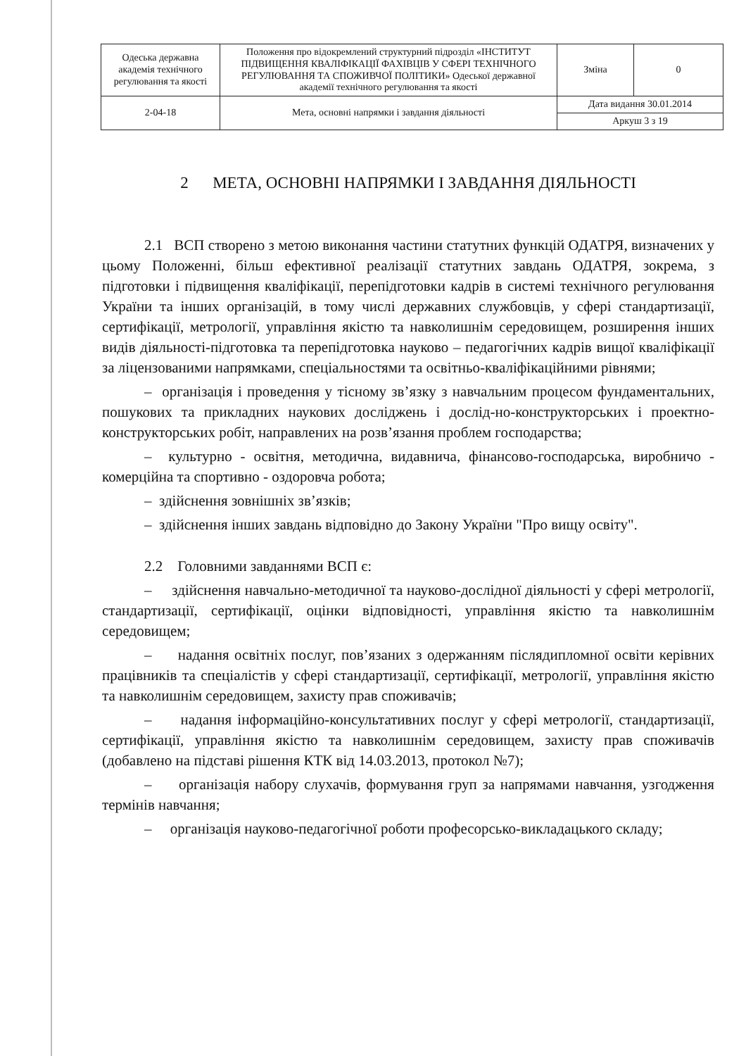| Одеська державна академія технічного регулювання та якості | Положення про відокремлений структурний підрозділ «ІНСТИТУТ ПІДВИЩЕННЯ КВАЛІФІКАЦІЇ ФАХІВЦІВ У СФЕРІ ТЕХНІЧНОГО РЕГУЛЮВАННЯ ТА СПОЖИВЧОЇ ПОЛІТИКИ» Одеської державної академії технічного регулювання та якості | Зміна | 0 |
| 2-04-18 | Мета, основні напрямки і завдання діяльності | Дата видання 30.01.2014 | |
| | | Аркуш 3 з 19 | |
2 МЕТА, ОСНОВНІ НАПРЯМКИ І ЗАВДАННЯ ДІЯЛЬНОСТІ
2.1 ВСП створено з метою виконання частини статутних функцій ОДАТРЯ, визначених у цьому Положенні, більш ефективної реалізації статутних завдань ОДАТРЯ, зокрема, з підготовки і підвищення кваліфікації, перепідготовки кадрів в системі технічного регулювання України та інших організацій, в тому числі державних службовців, у сфері стандартизації, сертифікації, метрології, управління якістю та навколишнім середовищем, розширення інших видів діяльності-підготовка та перепідготовка науково – педагогічних кадрів вищої кваліфікації за ліцензованими напрямками, спеціальностями та освітньо-кваліфікаційними рівнями;
– організація і проведення у тісному зв’язку з навчальним процесом фундаментальних, пошукових та прикладних наукових досліджень і дослід-но-конструкторських і проектно-конструкторських робіт, направлених на розв’язання проблем господарства;
– культурно - освітня, методична, видавнича, фінансово-господарська, виробничо - комерційна та спортивно - оздоровча робота;
– здійснення зовнішніх зв’язків;
– здійснення інших завдань відповідно до Закону України "Про вищу освіту".
2.2 Головними завданнями ВСП є:
– здійснення навчально-методичної та науково-дослідної діяльності у сфері метрології, стандартизації, сертифікації, оцінки відповідності, управління якістю та навколишнім середовищем;
– надання освітніх послуг, пов’язаних з одержанням післядипломної освіти керівних працівників та спеціалістів у сфері стандартизації, сертифікації, метрології, управління якістю та навколишнім середовищем, захисту прав споживачів;
– надання інформаційно-консультативних послуг у сфері метрології, стандартизації, сертифікації, управління якістю та навколишнім середовищем, захисту прав споживачів (добавлено на підставі рішення КТК від 14.03.2013, протокол №7);
– організація набору слухачів, формування груп за напрямами навчання, узгодження термінів навчання;
– організація науково-педагогічної роботи професорсько-викладацького складу;